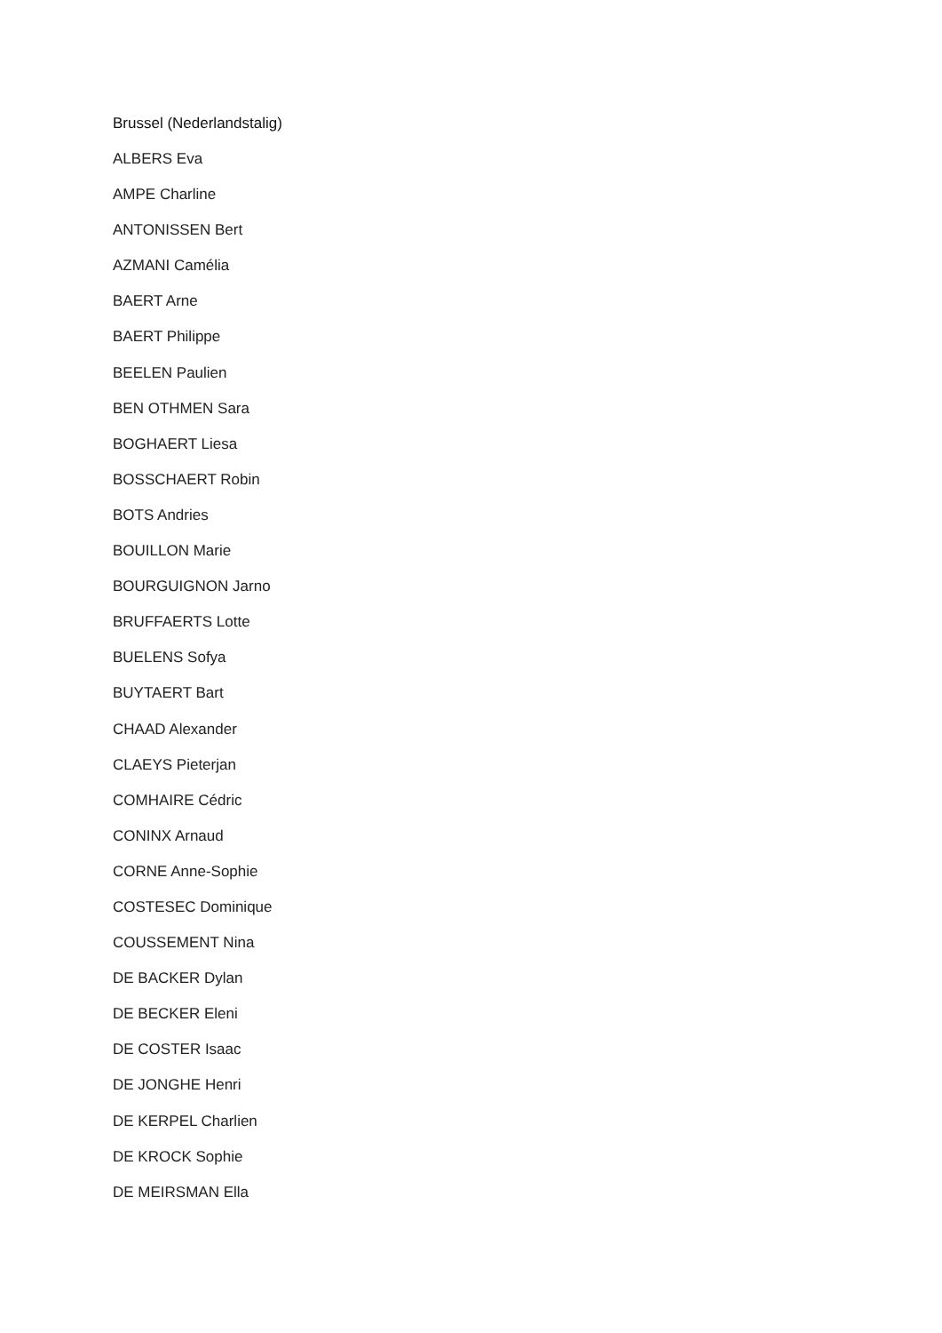Brussel (Nederlandstalig)
ALBERS Eva
AMPE Charline
ANTONISSEN Bert
AZMANI Camélia
BAERT Arne
BAERT Philippe
BEELEN Paulien
BEN OTHMEN Sara
BOGHAERT Liesa
BOSSCHAERT Robin
BOTS Andries
BOUILLON Marie
BOURGUIGNON Jarno
BRUFFAERTS Lotte
BUELENS Sofya
BUYTAERT Bart
CHAAD Alexander
CLAEYS Pieterjan
COMHAIRE Cédric
CONINX Arnaud
CORNE Anne-Sophie
COSTESEC Dominique
COUSSEMENT Nina
DE BACKER Dylan
DE BECKER Eleni
DE COSTER Isaac
DE JONGHE Henri
DE KERPEL Charlien
DE KROCK Sophie
DE MEIRSMAN Ella